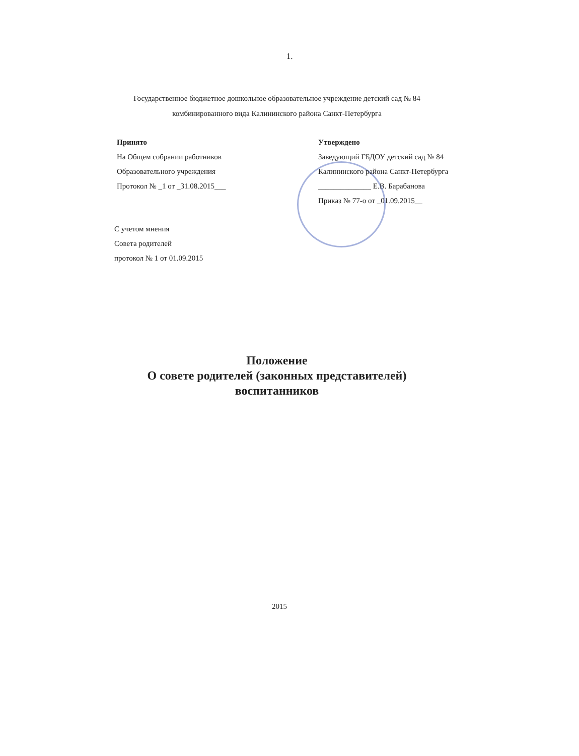1.
Государственное бюджетное дошкольное образовательное учреждение детский сад № 84
комбинированного вида Калининского района Санкт-Петербурга
Принято
На Общем собрании работников
Образовательного учреждения
Протокол № _1 от _31.08.2015___
Утверждено
Заведующий ГБДОУ детский сад № 84
Калининского района Санкт-Петербурга
______________ Е.В. Барабанова
Приказ № 77-о от _01.09.2015__
С учетом мнения
Совета родителей
протокол № 1 от 01.09.2015
Положение
О совете родителей (законных представителей)
воспитанников
2015